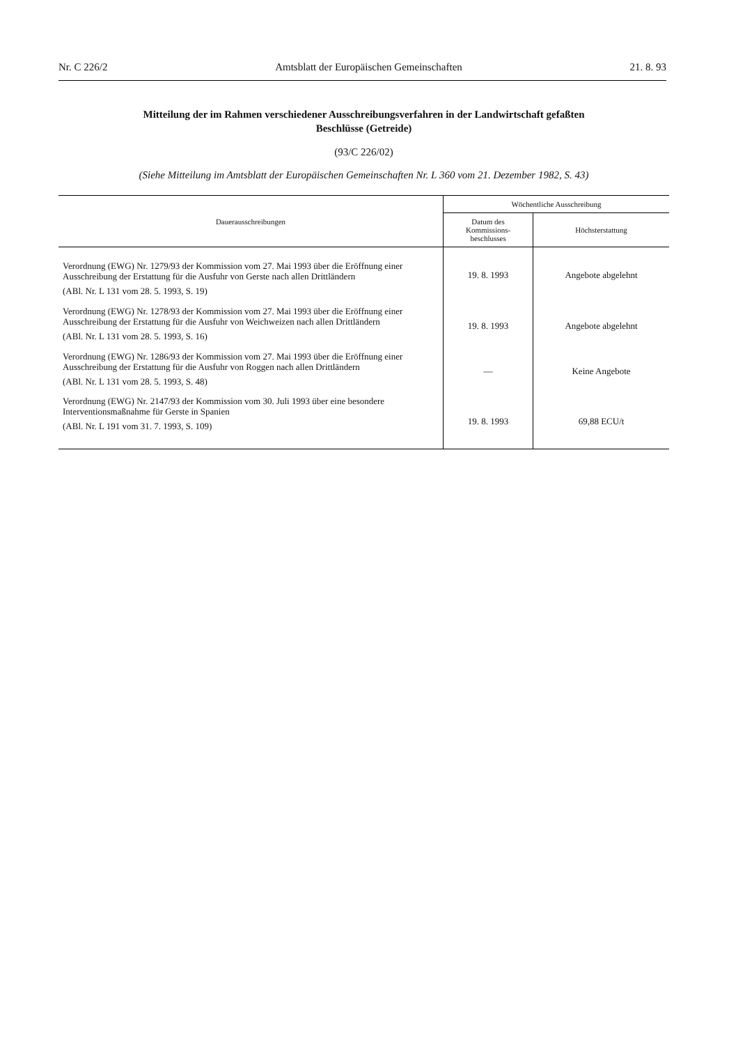Nr. C 226/2 Amtsblatt der Europäischen Gemeinschaften 21. 8. 93
Mitteilung der im Rahmen verschiedener Ausschreibungsverfahren in der Landwirtschaft gefaßten Beschlüsse (Getreide)
(93/C 226/02)
(Siehe Mitteilung im Amtsblatt der Europäischen Gemeinschaften Nr. L 360 vom 21. Dezember 1982, S. 43)
| Dauerausschreibungen | Wöchentliche Ausschreibung | |
| --- | --- | --- |
| | Datum des Kommissions- beschlusses | Höchsterstattung |
| Verordnung (EWG) Nr. 1279/93 der Kommission vom 27. Mai 1993 über die Eröffnung einer Ausschreibung der Erstattung für die Ausfuhr von Gerste nach allen Drittländern (ABl. Nr. L 131 vom 28. 5. 1993, S. 19) | 19. 8. 1993 | Angebote abgelehnt |
| Verordnung (EWG) Nr. 1278/93 der Kommission vom 27. Mai 1993 über die Eröffnung einer Ausschreibung der Erstattung für die Ausfuhr von Weichweizen nach allen Drittländern (ABl. Nr. L 131 vom 28. 5. 1993, S. 16) | 19. 8. 1993 | Angebote abgelehnt |
| Verordnung (EWG) Nr. 1286/93 der Kommission vom 27. Mai 1993 über die Eröffnung einer Ausschreibung der Erstattung für die Ausfuhr von Roggen nach allen Drittländern (ABl. Nr. L 131 vom 28. 5. 1993, S. 48) | — | Keine Angebote |
| Verordnung (EWG) Nr. 2147/93 der Kommission vom 30. Juli 1993 über eine besondere Interventionsmaßnahme für Gerste in Spanien (ABl. Nr. L 191 vom 31. 7. 1993, S. 109) | 19. 8. 1993 | 69,88 ECU/t |